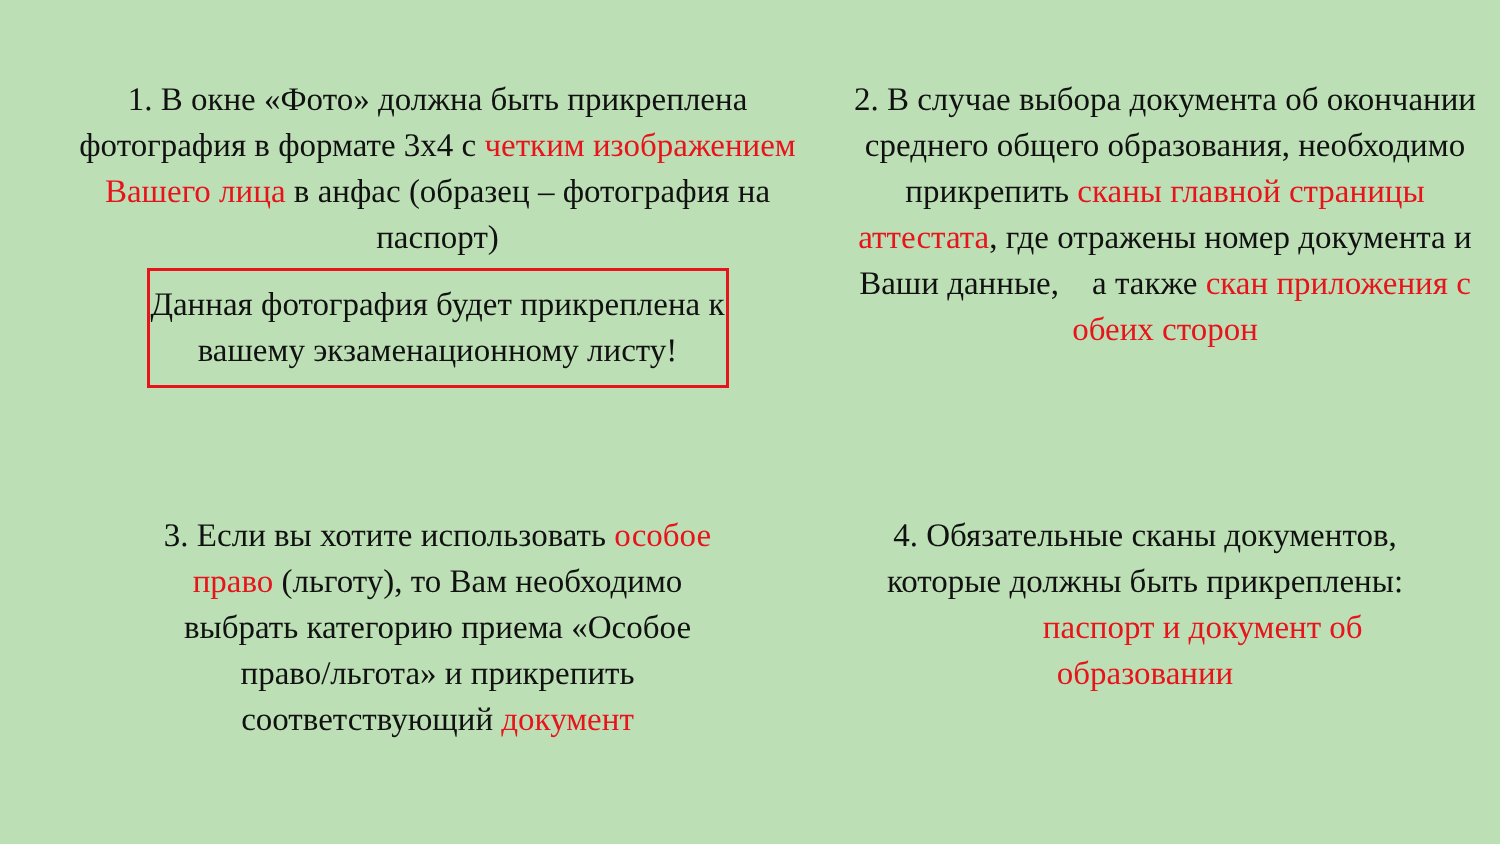1. В окне «Фото» должна быть прикреплена фотография в формате 3х4 с четким изображением Вашего лица в анфас (образец – фотография на паспорт)
Данная фотография будет прикреплена к вашему экзаменационному листу!
2. В случае выбора документа об окончании среднего общего образования, необходимо прикрепить сканы главной страницы аттестата, где отражены номер документа и Ваши данные, а также скан приложения с обеих сторон
3. Если вы хотите использовать особое право (льготу), то Вам необходимо выбрать категорию приема «Особое право/льгота» и прикрепить соответствующий документ
4. Обязательные сканы документов, которые должны быть прикреплены: паспорт и документ об образовании